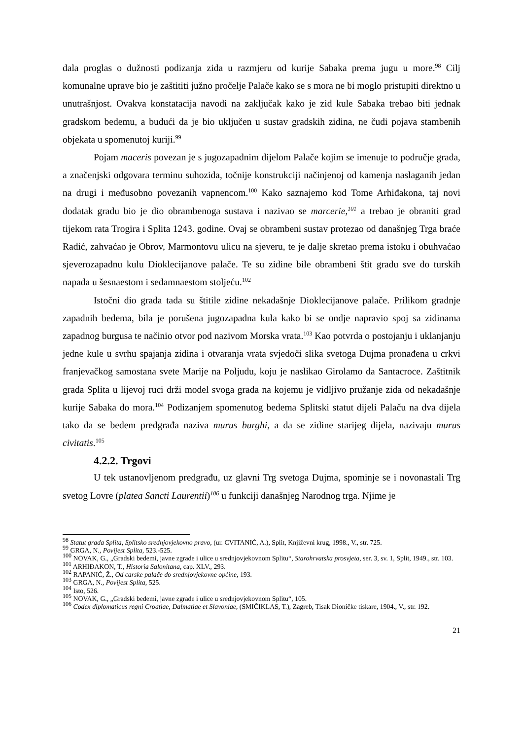dala proglas o dužnosti podizanja zida u razmjeru od kurije Sabaka prema jugu u more.<sup>98</sup> Cilj komunalne uprave bio je zaštititi južno pročelje Palače kako se s mora ne bi moglo pristupiti direktno u unutrašnjost. Ovakva konstatacija navodi na zaključak kako je zid kule Sabaka trebao biti jednak gradskom bedemu, a budući da je bio uključen u sustav gradskih zidina, ne čudi pojava stambenih objekata u spomenutoj kuriji.<sup>99</sup>
Pojam maceris povezan je s jugozapadnim dijelom Palače kojim se imenuje to područje grada, a značenjski odgovara terminu suhozida, točnije konstrukciji načinjenoj od kamenja naslaganih jedan na drugi i međusobno povezanih vapnencom.<sup>100</sup> Kako saznajemo kod Tome Arhiđakona, taj novi dodatak gradu bio je dio obrambenoga sustava i nazivao se marcerie,<sup>101</sup> a trebao je obraniti grad tijekom rata Trogira i Splita 1243. godine. Ovaj se obrambeni sustav protezao od današnjeg Trga braće Radić, zahvaćao je Obrov, Marmontovu ulicu na sjeveru, te je dalje skretao prema istoku i obuhvaćao sjeverozapadnu kulu Dioklecijanove palače. Te su zidine bile obrambeni štit gradu sve do turskih napada u šesnaestom i sedamnaestom stoljeću.<sup>102</sup>
Istočni dio grada tada su štitile zidine nekadašnje Dioklecijanove palače. Prilikom gradnje zapadnih bedema, bila je porušena jugozapadna kula kako bi se ondje napravio spoj sa zidinama zapadnog burgusa te načinio otvor pod nazivom Morska vrata.<sup>103</sup> Kao potvrda o postojanju i uklanjanju jedne kule u svrhu spajanja zidina i otvaranja vrata svjedoči slika svetoga Dujma pronađena u crkvi franjevačkog samostana svete Marije na Poljudu, koju je naslikao Girolamo da Santacroce. Zaštitnik grada Splita u lijevoj ruci drži model svoga grada na kojemu je vidljivo pružanje zida od nekadašnje kurije Sabaka do mora.<sup>104</sup> Podizanjem spomenutog bedema Splitski statut dijeli Palaču na dva dijela tako da se bedem predgrađa naziva murus burghi, a da se zidine starijeg dijela, nazivaju murus civitatis.<sup>105</sup>
4.2.2. Trgovi
U tek ustanovljenom predgrađu, uz glavni Trg svetoga Dujma, spominje se i novonastali Trg svetog Lovre (platea Sancti Laurentii)<sup>106</sup> u funkciji današnjeg Narodnog trga. Njime je
<sup>98</sup> Statut grada Splita, Splitsko srednjovjekovno pravo, (ur. CVITANIĆ, A.), Split, Književni krug, 1998., V., str. 725.
<sup>99</sup> GRGA, N., Povijest Splita, 523.-525.
<sup>100</sup> NOVAK, G., „Gradski bedemi, javne zgrade i ulice u srednjovjekovnom Splitu“, Starohrvatska prosvjeta, ser. 3, sv. 1, Split, 1949., str. 103.
<sup>101</sup> ARHIĐAKON, T., Historia Salonitana, cap. XLV., 293.
<sup>102</sup> RAPANIĆ, Ž., Od carske palače do srednjovjekovne općine, 193.
<sup>103</sup> GRGA, N., Povijest Splita, 525.
<sup>104</sup> Isto, 526.
<sup>105</sup> NOVAK, G., „Gradski bedemi, javne zgrade i ulice u srednjovjekovnom Splitu“, 105.
<sup>106</sup> Codex diplomaticus regni Croatiae, Dalmatiae et Slavoniae, (SMIČIKLAS, T.), Zagreb, Tisak Dioničke tiskare, 1904., V., str. 192.
21